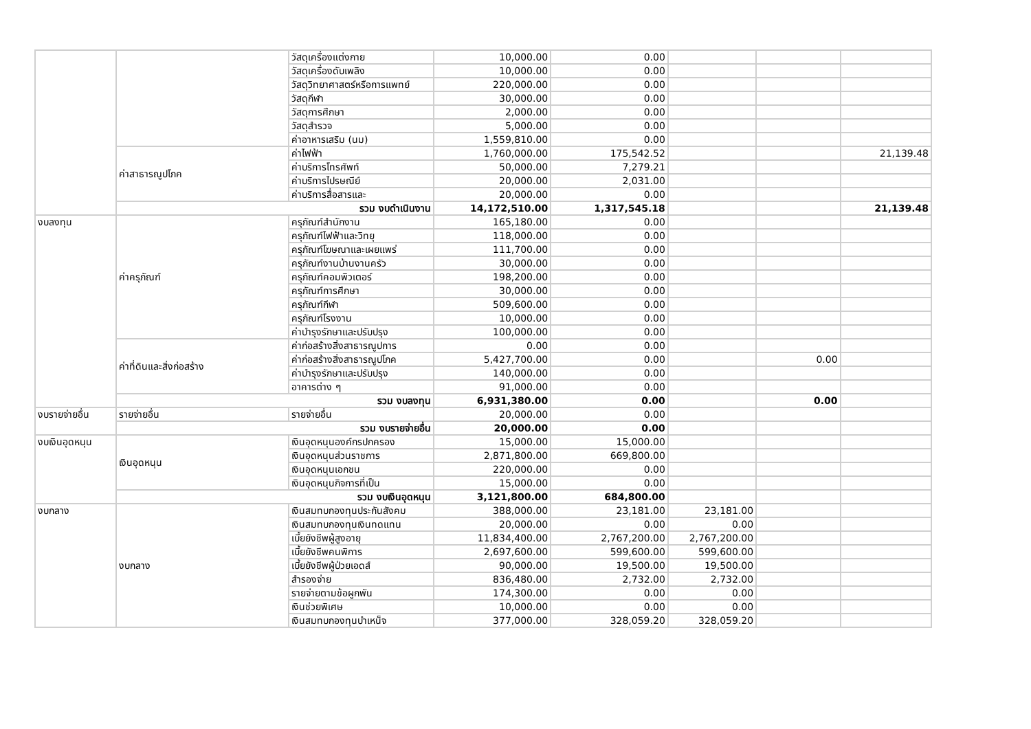| | | วัสดุเครื่องแต่งกาย | 10,000.00 | 0.00 | | | |
| | | วัสดุเครื่องดับเพลิง | 10,000.00 | 0.00 | | | |
| | | วัสดุวิทยาศาสตร์หรือการแพทย์ | 220,000.00 | 0.00 | | | |
| | | วัสดุกีฬา | 30,000.00 | 0.00 | | | |
| | | วัสดุการศึกษา | 2,000.00 | 0.00 | | | |
| | | วัสดุสำรวจ | 5,000.00 | 0.00 | | | |
| | | ค่าอาหารเสริม (นม) | 1,559,810.00 | 0.00 | | | |
| | ค่าสาธารณูปโภค | ค่าไฟฟ้า | 1,760,000.00 | 175,542.52 | | | 21,139.48 |
| | | ค่าบริการโทรศัพท์ | 50,000.00 | 7,279.21 | | | |
| | | ค่าบริการไปรษณีย์ | 20,000.00 | 2,031.00 | | | |
| | | ค่าบริการสื่อสารและ | 20,000.00 | 0.00 | | | |
| | รวม งบดำเนินงาน | | 14,172,510.00 | 1,317,545.18 | | | 21,139.48 |
| งบลงทุน | ค่าครุภัณฑ์ | ครุภัณฑ์สำนักงาน | 165,180.00 | 0.00 | | | |
| | | ครุภัณฑ์ไฟฟ้าและวิทยุ | 118,000.00 | 0.00 | | | |
| | | ครุภัณฑ์โฆษณาและเผยแพร่ | 111,700.00 | 0.00 | | | |
| | | ครุภัณฑ์งานบ้านงานครัว | 30,000.00 | 0.00 | | | |
| | | ครุภัณฑ์คอมพิวเตอร์ | 198,200.00 | 0.00 | | | |
| | | ครุภัณฑ์การศึกษา | 30,000.00 | 0.00 | | | |
| | | ครุภัณฑ์กีฬา | 509,600.00 | 0.00 | | | |
| | | ครุภัณฑ์โรงงาน | 10,000.00 | 0.00 | | | |
| | | ค่าบำรุงรักษาและปรับปรุง | 100,000.00 | 0.00 | | | |
| | ค่าที่ดินและสิ่งก่อสร้าง | ค่าก่อสร้างสิ่งสาธารณูปการ | 0.00 | 0.00 | | | |
| | | ค่าก่อสร้างสิ่งสาธารณูปโภค | 5,427,700.00 | 0.00 | | 0.00 | |
| | | ค่าบำรุงรักษาและปรับปรุง | 140,000.00 | 0.00 | | | |
| | | อาคารต่าง ๆ | 91,000.00 | 0.00 | | | |
| | รวม งบลงทุน | | 6,931,380.00 | 0.00 | | 0.00 | |
| งบรายจ่ายอื่น | รายจ่ายอื่น | รายจ่ายอื่น | 20,000.00 | 0.00 | | | |
| | รวม งบรายจ่ายอื่น | | 20,000.00 | 0.00 | | | |
| งบเงินอุดหนุน | เงินอุดหนุน | เงินอุดหนุนองค์กรปกครอง | 15,000.00 | 15,000.00 | | | |
| | | เงินอุดหนุนส่วนราชการ | 2,871,800.00 | 669,800.00 | | | |
| | | เงินอุดหนุนเอกชน | 220,000.00 | 0.00 | | | |
| | | เงินอุดหนุนกิจการที่เป็น | 15,000.00 | 0.00 | | | |
| | รวม งบเงินอุดหนุน | | 3,121,800.00 | 684,800.00 | | | |
| งบกลาง | งบกลาง | เงินสมทบกองทุนประกันสังคม | 388,000.00 | 23,181.00 | 23,181.00 | | |
| | | เงินสมทบกองทุนเงินทดแทน | 20,000.00 | 0.00 | 0.00 | | |
| | | เบี้ยยังชีพผู้สูงอายุ | 11,834,400.00 | 2,767,200.00 | 2,767,200.00 | | |
| | | เบี้ยยังชีพคนพิการ | 2,697,600.00 | 599,600.00 | 599,600.00 | | |
| | | เบี้ยยังชีพผู้ป่วยเอดส์ | 90,000.00 | 19,500.00 | 19,500.00 | | |
| | | สำรองจ่าย | 836,480.00 | 2,732.00 | 2,732.00 | | |
| | | รายจ่ายตามข้อผูกพัน | 174,300.00 | 0.00 | 0.00 | | |
| | | เงินช่วยพิเศษ | 10,000.00 | 0.00 | 0.00 | | |
| | | เงินสมทบกองทุนบำเหน็จ | 377,000.00 | 328,059.20 | 328,059.20 | | |